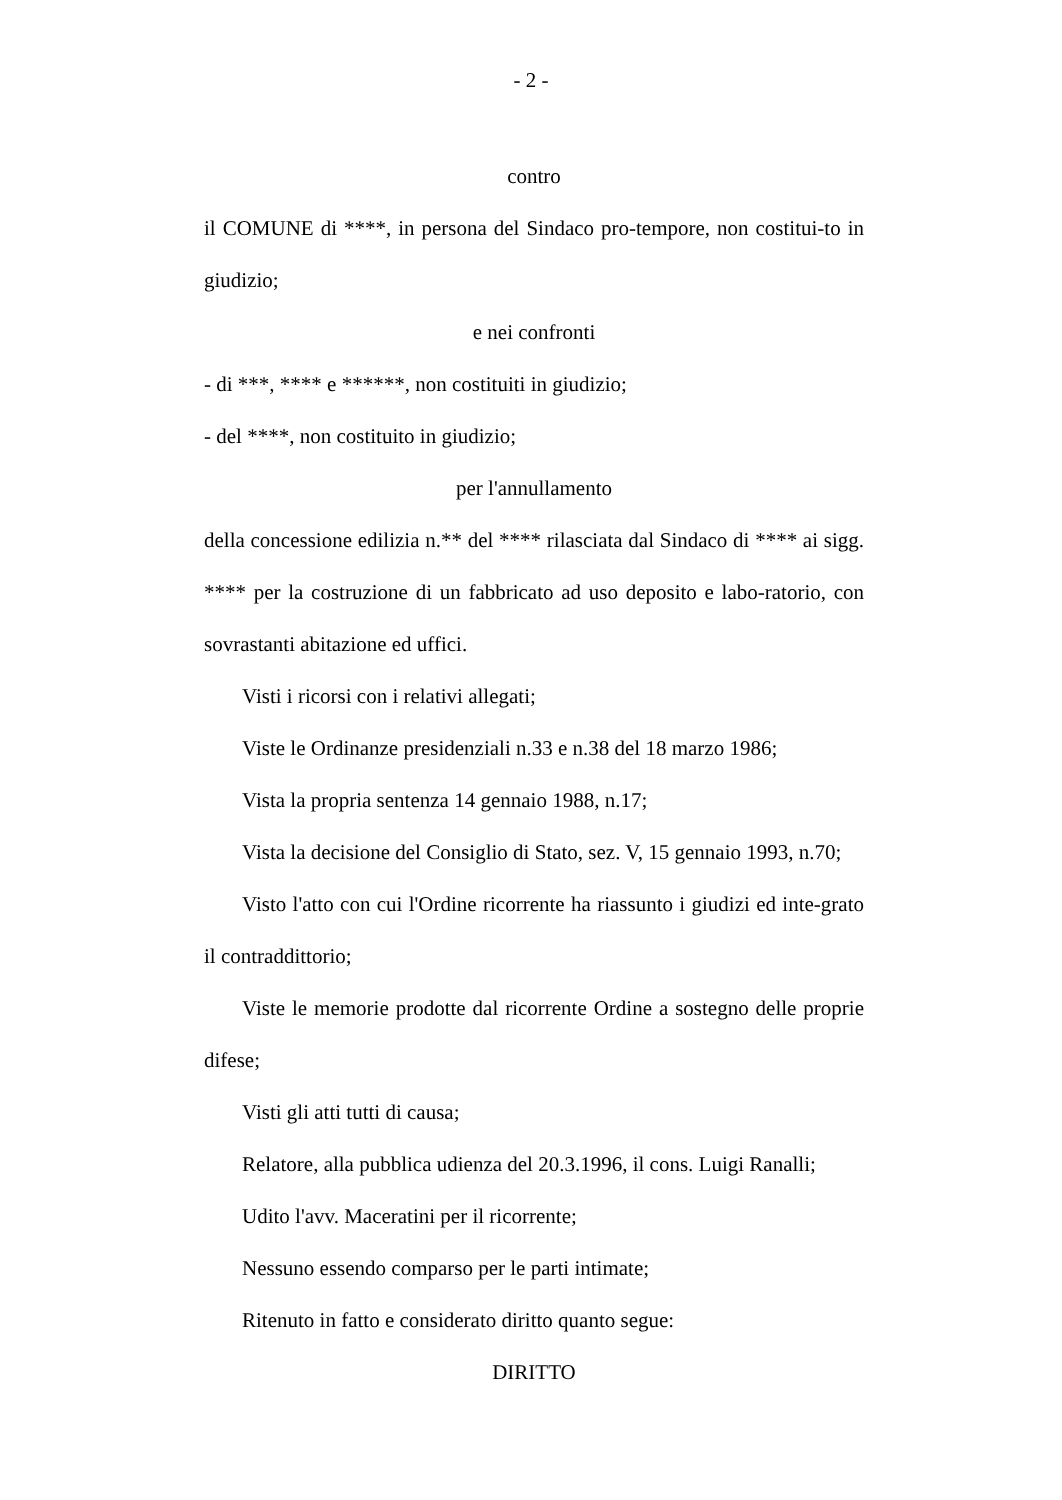- 2 -
contro
il COMUNE di ****, in persona del Sindaco pro-tempore, non costitui-to in giudizio;
e nei confronti
- di ***, **** e ******, non costituiti in giudizio;
- del ****, non costituito in giudizio;
per l'annullamento
della concessione edilizia n.** del **** rilasciata dal Sindaco di **** ai sigg. **** per la costruzione di un fabbricato ad uso deposito e labo-ratorio, con sovrastanti abitazione ed uffici.
Visti i ricorsi con i relativi allegati;
Viste le Ordinanze presidenziali n.33 e n.38 del 18 marzo 1986;
Vista la propria sentenza 14 gennaio 1988, n.17;
Vista la decisione del Consiglio di Stato, sez. V, 15 gennaio 1993, n.70;
Visto l'atto con cui l'Ordine ricorrente ha riassunto i giudizi ed inte-grato il contraddittorio;
Viste le memorie prodotte dal ricorrente Ordine a sostegno delle proprie difese;
Visti gli atti tutti di causa;
Relatore, alla pubblica udienza del 20.3.1996, il cons. Luigi Ranalli;
Udito l'avv. Maceratini per il ricorrente;
Nessuno essendo comparso per le parti intimate;
Ritenuto in fatto e considerato diritto quanto segue:
DIRITTO